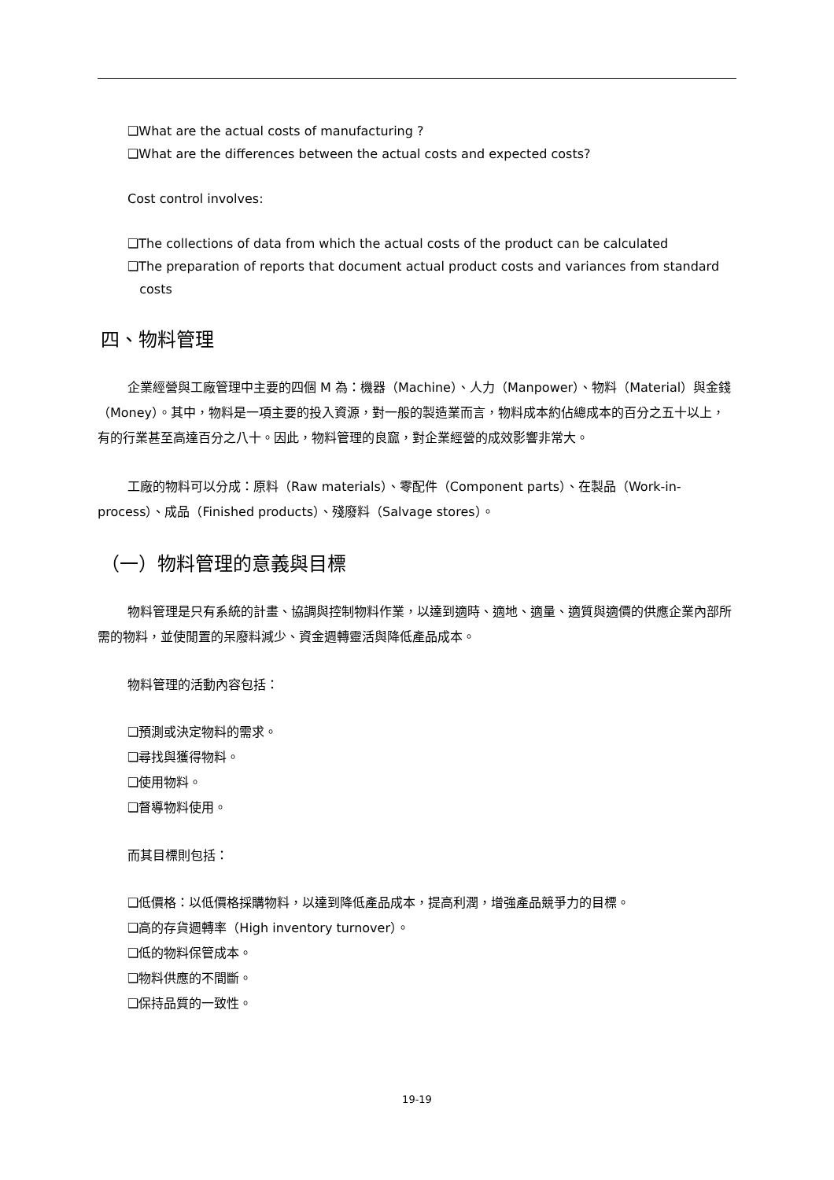❑What are the actual costs of manufacturing ?
❑What are the differences between the actual costs and expected costs?
Cost control involves:
❑The collections of data from which the actual costs of the product can be calculated
❑The preparation of reports that document actual product costs and variances from standard
costs
四、物料管理
企業經營與工廠管理中主要的四個 M 為：機器（Machine）、人力（Manpower）、物料（Material）與金錢（Money）。其中，物料是一項主要的投入資源，對一般的製造業而言，物料成本約佔總成本的百分之五十以上，有的行業甚至高達百分之八十。因此，物料管理的良窳，對企業經營的成效影響非常大。
工廠的物料可以分成：原料（Raw materials）、零配件（Component parts）、在製品（Work-in-process）、成品（Finished products）、殘廢料（Salvage stores）。
（一）物料管理的意義與目標
物料管理是只有系統的計畫、協調與控制物料作業，以達到適時、適地、適量、適質與適價的供應企業內部所需的物料，並使閒置的呆廢料減少、資金週轉靈活與降低產品成本。
物料管理的活動內容包括：
❑預測或決定物料的需求。
❑尋找與獲得物料。
❑使用物料。
❑督導物料使用。
而其目標則包括：
❑低價格：以低價格採購物料，以達到降低產品成本，提高利潤，增強產品競爭力的目標。
❑高的存貨週轉率（High inventory turnover）。
❑低的物料保管成本。
❑物料供應的不間斷。
❑保持品質的一致性。
19-19